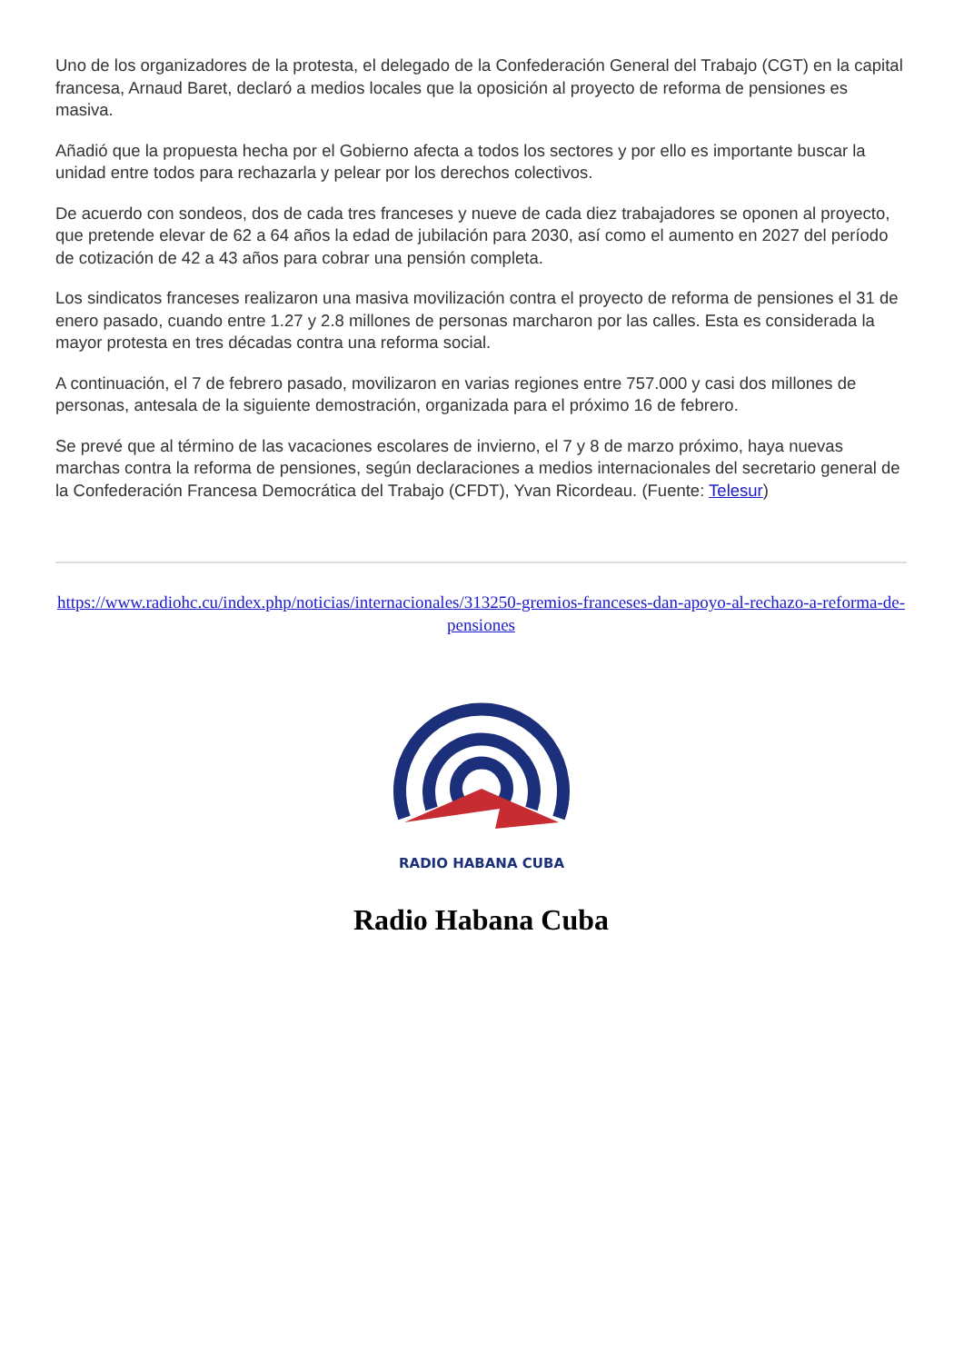Uno de los organizadores de la protesta, el delegado de la Confederación General del Trabajo (CGT) en la capital francesa, Arnaud Baret, declaró a medios locales que la oposición al proyecto de reforma de pensiones es masiva.
Añadió que la propuesta hecha por el Gobierno afecta a todos los sectores y por ello es importante buscar la unidad entre todos para rechazarla y pelear por los derechos colectivos.
De acuerdo con sondeos, dos de cada tres franceses y nueve de cada diez trabajadores se oponen al proyecto, que pretende elevar de 62 a 64 años la edad de jubilación para 2030, así como el aumento en 2027 del período de cotización de 42 a 43 años para cobrar una pensión completa.
Los sindicatos franceses realizaron una masiva movilización contra el proyecto de reforma de pensiones el 31 de enero pasado, cuando entre 1.27 y 2.8 millones de personas marcharon por las calles. Esta es considerada la mayor protesta en tres décadas contra una reforma social.
A continuación, el 7 de febrero pasado, movilizaron en varias regiones entre 757.000 y casi dos millones de personas, antesala de la siguiente demostración, organizada para el próximo 16 de febrero.
Se prevé que al término de las vacaciones escolares de invierno, el 7 y 8 de marzo próximo, haya nuevas marchas contra la reforma de pensiones, según declaraciones a medios internacionales del secretario general de la Confederación Francesa Democrática del Trabajo (CFDT), Yvan Ricordeau. (Fuente: Telesur)
https://www.radiohc.cu/index.php/noticias/internacionales/313250-gremios-franceses-dan-apoyo-al-rechazo-a-reforma-de-pensiones
RADIO HABANA CUBA
Radio Habana Cuba